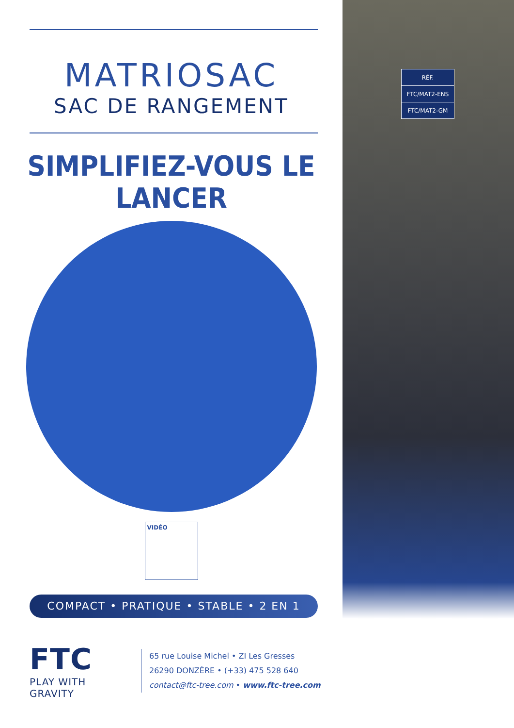MATRIOSAC
SAC DE RANGEMENT
SIMPLIFIEZ-VOUS LE LANCER
VIDÉO
COMPACT • PRATIQUE • STABLE • 2 EN 1
FTC
PLAY WITH GRAVITY
65 rue Louise Michel • ZI Les Gresses
26290 DONZÈRE • (+33) 475 528 640
contact@ftc-tree.com • www.ftc-tree.com
| RÉF. |
| FTC/MAT2-ENS |
| FTC/MAT2-GM |